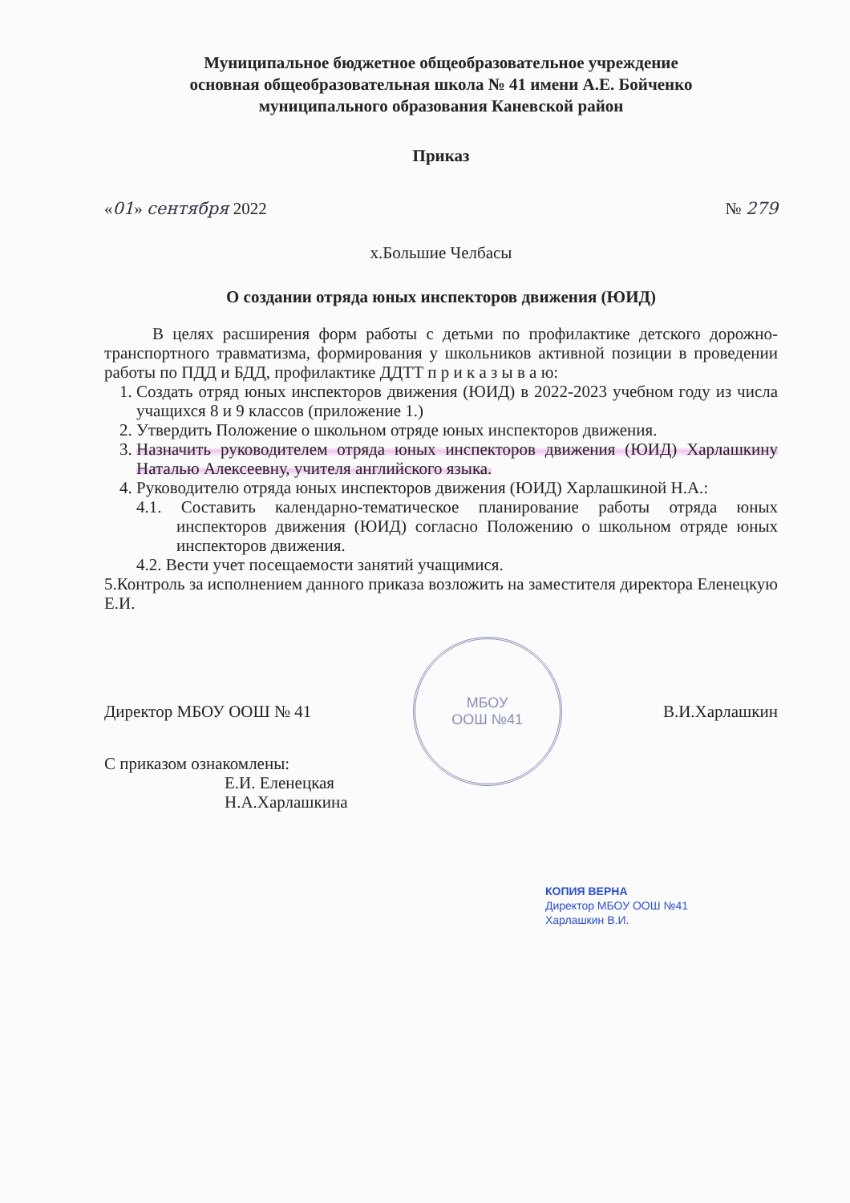Муниципальное бюджетное общеобразовательное учреждение
основная общеобразовательная школа № 41 имени А.Е. Бойченко
муниципального образования Каневской район
Приказ
«01» сентября 2022 № 279
х.Большие Челбасы
О создании отряда юных инспекторов движения (ЮИД)
В целях расширения форм работы с детьми по профилактике детского дорожно-транспортного травматизма, формирования у школьников активной позиции в проведении работы по ПДД и БДД, профилактике ДДТТ п р и к а з ы в а ю:
1. Создать отряд юных инспекторов движения (ЮИД) в 2022-2023 учебном году из числа учащихся 8 и 9 классов (приложение 1.)
2. Утвердить Положение о школьном отряде юных инспекторов движения.
3. Назначить руководителем отряда юных инспекторов движения (ЮИД) Харлашкину Наталью Алексеевну, учителя английского языка.
4. Руководителю отряда юных инспекторов движения (ЮИД) Харлашкиной Н.А.:
4.1. Составить календарно-тематическое планирование работы отряда юных инспекторов движения (ЮИД) согласно Положению о школьном отряде юных инспекторов движения.
4.2. Вести учет посещаемости занятий учащимися.
5.Контроль за исполнением данного приказа возложить на заместителя директора Еленецкую Е.И.
Директор МБОУ ООШ № 41
МБОУ
ООШ №41
В.И.Харлашкин
С приказом ознакомлены:
Е.И. Еленецкая
Н.А.Харлашкина
КОПИЯ ВЕРНА
Директор МБОУ ООШ №41
Харлашкин В.И.